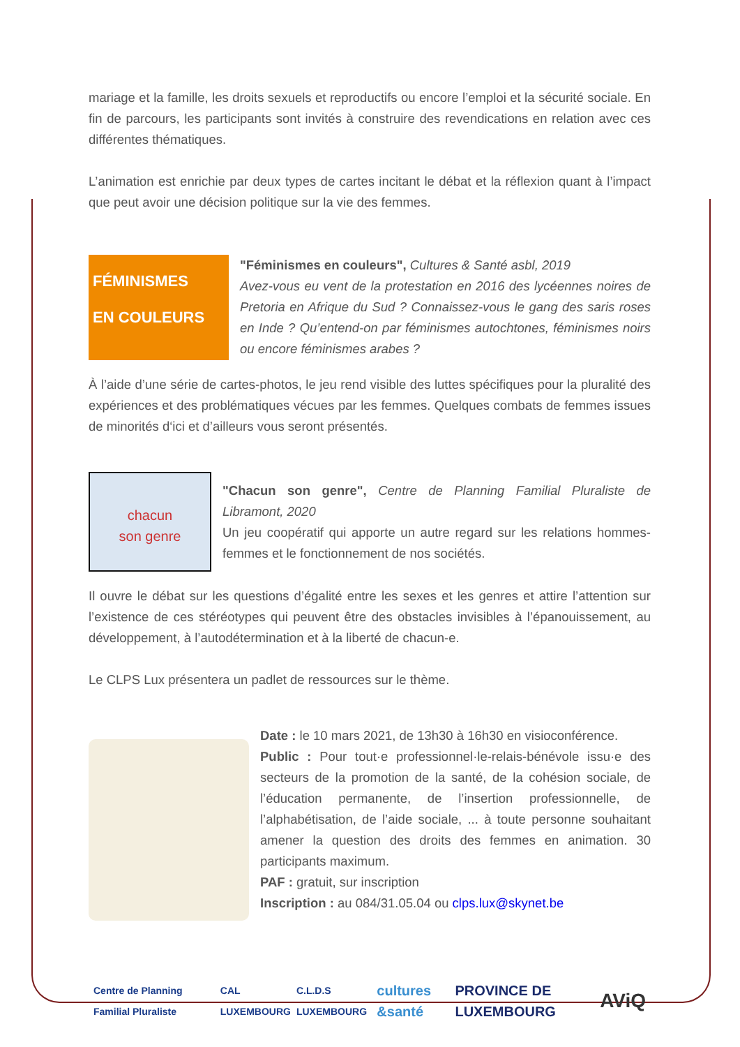mariage et la famille, les droits sexuels et reproductifs ou encore l’emploi et la sécurité sociale. En fin de parcours, les participants sont invités à construire des revendications en relation avec ces différentes thématiques.
L’animation est enrichie par deux types de cartes incitant le débat et la réflexion quant à l’impact que peut avoir une décision politique sur la vie des femmes.
FÉMINISMES
EN COULEURS
"Féminismes en couleurs", Cultures & Santé asbl, 2019
Avez-vous eu vent de la protestation en 2016 des lycéennes noires de Pretoria en Afrique du Sud ? Connaissez-vous le gang des saris roses en Inde ? Qu’entend-on par féminismes autochtones, féminismes noirs ou encore féminismes arabes ?
À l’aide d’une série de cartes-photos, le jeu rend visible des luttes spécifiques pour la pluralité des expériences et des problématiques vécues par les femmes. Quelques combats de femmes issues de minorités d‘ici et d’ailleurs vous seront présentés.
chacun
son genre
"Chacun son genre", Centre de Planning Familial Pluraliste de Libramont, 2020
Un jeu coopératif qui apporte un autre regard sur les relations hommes-femmes et le fonctionnement de nos sociétés.
Il ouvre le débat sur les questions d’égalité entre les sexes et les genres et attire l’attention sur l’existence de ces stéréotypes qui peuvent être des obstacles invisibles à l’épanouissement, au développement, à l’autodétermination et à la liberté de chacun-e.
Le CLPS Lux présentera un padlet de ressources sur le thème.
Date : le 10 mars 2021, de 13h30 à 16h30 en visioconférence.
Public : Pour tout·e professionnel·le-relais-bénévole issu·e des secteurs de la promotion de la santé, de la cohésion sociale, de l’éducation permanente, de l’insertion professionnelle, de l’alphabétisation, de l’aide sociale, ... à toute personne souhaitant amener la question des droits des femmes en animation. 30 participants maximum.
PAF : gratuit, sur inscription
Inscription : au 084/31.05.04 ou clps.lux@skynet.be
Centre de Planning Familial Pluraliste
CAL LUXEMBOURG C.L.D.S LUXEMBOURG
cultures &santé PROVINCE DE LUXEMBOURG
AViQ